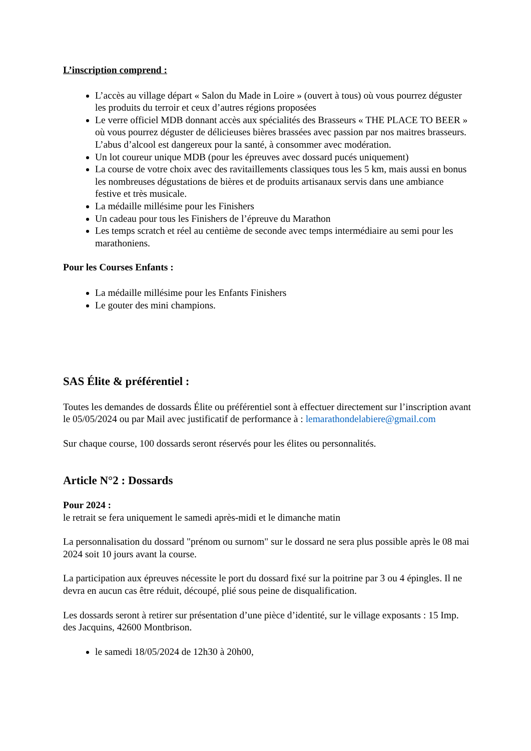L’inscription comprend :
L’accès au village départ « Salon du Made in Loire » (ouvert à tous) où vous pourrez déguster les produits du terroir et ceux d’autres régions proposées
Le verre officiel MDB donnant accès aux spécialités des Brasseurs « THE PLACE TO BEER » où vous pourrez déguster de délicieuses bières brassées avec passion par nos maitres brasseurs. L’abus d’alcool est dangereux pour la santé, à consommer avec modération.
Un lot coureur unique MDB (pour les épreuves avec dossard pucés uniquement)
La course de votre choix avec des ravitaillements classiques tous les 5 km, mais aussi en bonus les nombreuses dégustations de bières et de produits artisanaux servis dans une ambiance festive et très musicale.
La médaille millésime pour les Finishers
Un cadeau pour tous les Finishers de l’épreuve du Marathon
Les temps scratch et réel au centième de seconde avec temps intermédiaire au semi pour les marathoniens.
Pour les Courses Enfants :
La médaille millésime pour les Enfants Finishers
Le gouter des mini champions.
SAS Élite & préférentiel :
Toutes les demandes de dossards Élite ou préférentiel sont à effectuer directement sur l’inscription avant le 05/05/2024 ou par Mail avec justificatif de performance à : lemarathondelabiere@gmail.com
Sur chaque course, 100 dossards seront réservés pour les élites ou personnalités.
Article N°2 : Dossards
Pour 2024 :
le retrait se fera uniquement le samedi après-midi et le dimanche matin
La personnalisation du dossard "prénom ou surnom" sur le dossard ne sera plus possible après le 08 mai 2024 soit 10 jours avant la course.
La participation aux épreuves nécessite le port du dossard fixé sur la poitrine par 3 ou 4 épingles. Il ne devra en aucun cas être réduit, découpé, plié sous peine de disqualification.
Les dossards seront à retirer sur présentation d’une pièce d’identité, sur le village exposants : 15 Imp. des Jacquins, 42600 Montbrison.
le samedi 18/05/2024 de 12h30 à 20h00,